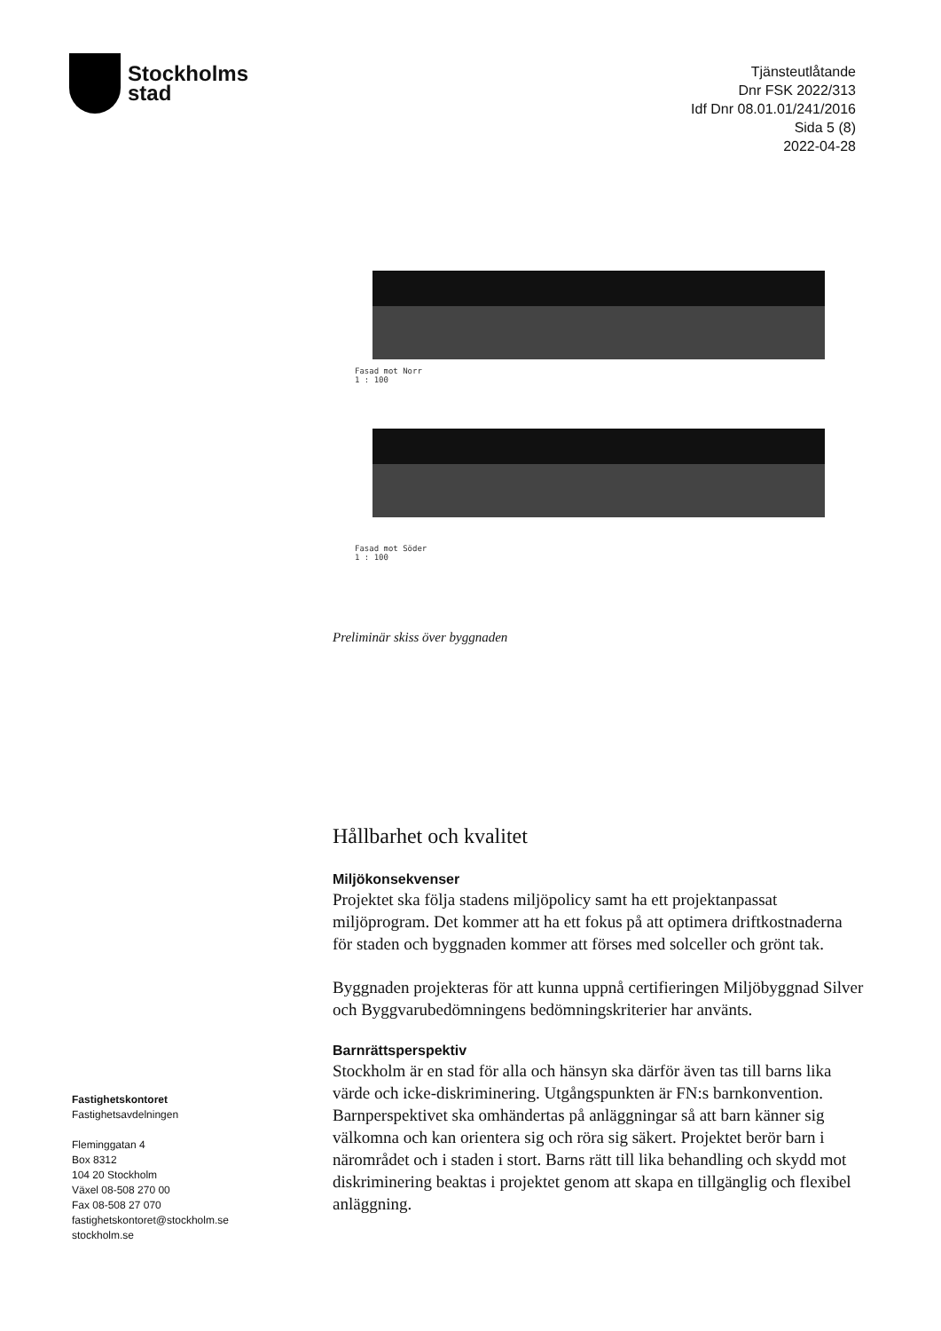Stockholms
stad
Tjänsteutlåtande
Dnr FSK 2022/313
Idf Dnr 08.01.01/241/2016
Sida 5 (8)
2022-04-28
Fasad mot Norr
1 : 100
Fasad mot Söder
1 : 100
Preliminär skiss över byggnaden
Hållbarhet och kvalitet
Miljökonsekvenser
Projektet ska följa stadens miljöpolicy samt ha ett projektanpassat miljöprogram. Det kommer att ha ett fokus på att optimera driftkostnaderna för staden och byggnaden kommer att förses med solceller och grönt tak.
Byggnaden projekteras för att kunna uppnå certifieringen Miljöbyggnad Silver och Byggvarubedömningens bedömningskriterier har använts.
Barnrättsperspektiv
Stockholm är en stad för alla och hänsyn ska därför även tas till barns lika värde och icke-diskriminering. Utgångspunkten är FN:s barnkonvention. Barnperspektivet ska omhändertas på anläggningar så att barn känner sig välkomna och kan orientera sig och röra sig säkert. Projektet berör barn i närområdet och i staden i stort. Barns rätt till lika behandling och skydd mot diskriminering beaktas i projektet genom att skapa en tillgänglig och flexibel anläggning.
Fastighetskontoret
Fastighetsavdelningen
Fleminggatan 4
Box 8312
104 20 Stockholm
Växel 08-508 270 00
Fax 08-508 27 070
fastighetskontoret@stockholm.se
stockholm.se